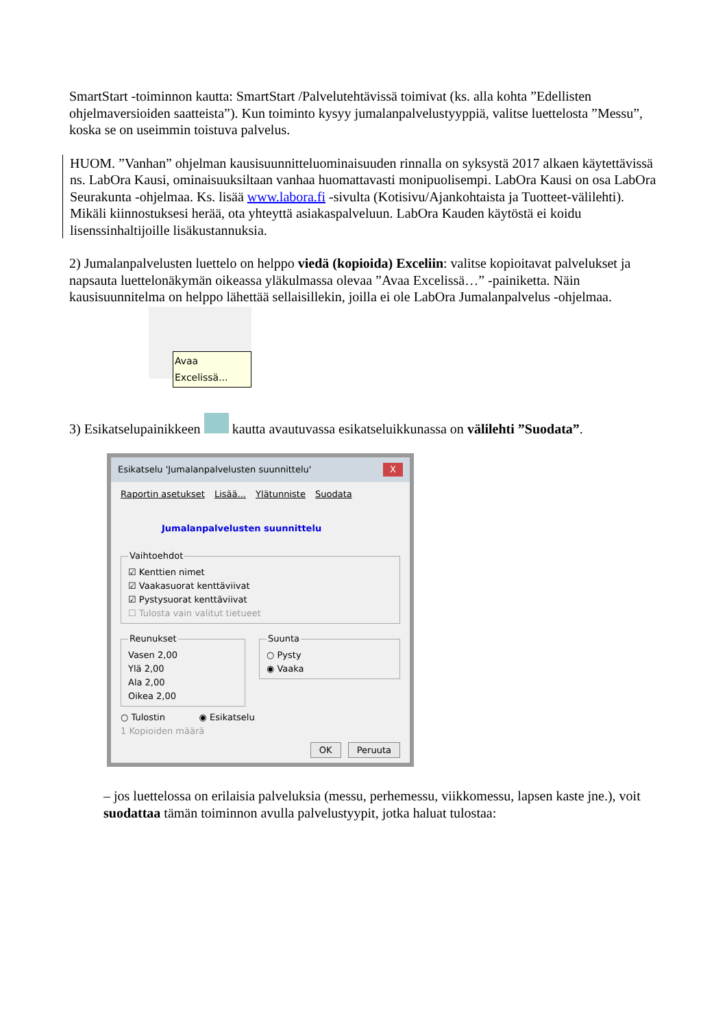SmartStart -toiminnon kautta: SmartStart /Palvelutehtävissä toimivat (ks. alla kohta ”Edellisten ohjelmaversioiden saatteista”). Kun toiminto kysyy jumalanpalvelustyyppiä, valitse luettelosta ”Messu”, koska se on useimmin toistuva palvelus.
HUOM. ”Vanhan” ohjelman kausisuunnitteluominaisuuden rinnalla on syksystä 2017 alkaen käytettävissä ns. LabOra Kausi, ominaisuuksiltaan vanhaa huomattavasti monipuolisempi. LabOra Kausi on osa LabOra Seurakunta -ohjelmaa. Ks. lisää www.labora.fi -sivulta (Kotisivu/Ajankohtaista ja Tuotteet-välilehti). Mikäli kiinnostuksesi herää, ota yhteyttä asiakaspalveluun. LabOra Kauden käytöstä ei koidu lisenssinhaltijoille lisäkustannuksia.
2) Jumalanpalvelusten luettelo on helppo viedä (kopioida) Exceliin: valitse kopioitavat palvelukset ja napsauta luettelonäkymän oikeassa yläkulmassa olevaa ”Avaa Excelissä…” -painiketta. Näin kausisuunnitelma on helppo lähettää sellaisillekin, joilla ei ole LabOra Jumalanpalvelus -ohjelmaa.
Avaa Excelissä...
3) Esikatselupainikkeen kautta avautuvassa esikatseluikkunassa on välilehti ”Suodata”.
Esikatselu 'Jumalanpalvelusten suunnittelu' X
Raportin asetukset Lisää... Ylätunniste Suodata
Jumalanpalvelusten suunnittelu
Vaihtoehdot
☑ Kenttien nimet
☑ Vaakasuorat kenttäviivat
☑ Pystysuorat kenttäviivat
☐ Tulosta vain valitut tietueet
Reunukset
Vasen 2,00
Ylä 2,00
Ala 2,00
Oikea 2,00
Suunta
○ Pysty
◉ Vaaka
○ Tulostin ◉ Esikatselu
1 Kopioiden määrä
OK Peruuta
– jos luettelossa on erilaisia palveluksia (messu, perhemessu, viikkomessu, lapsen kaste jne.), voit suodattaa tämän toiminnon avulla palvelustyypit, jotka haluat tulostaa: